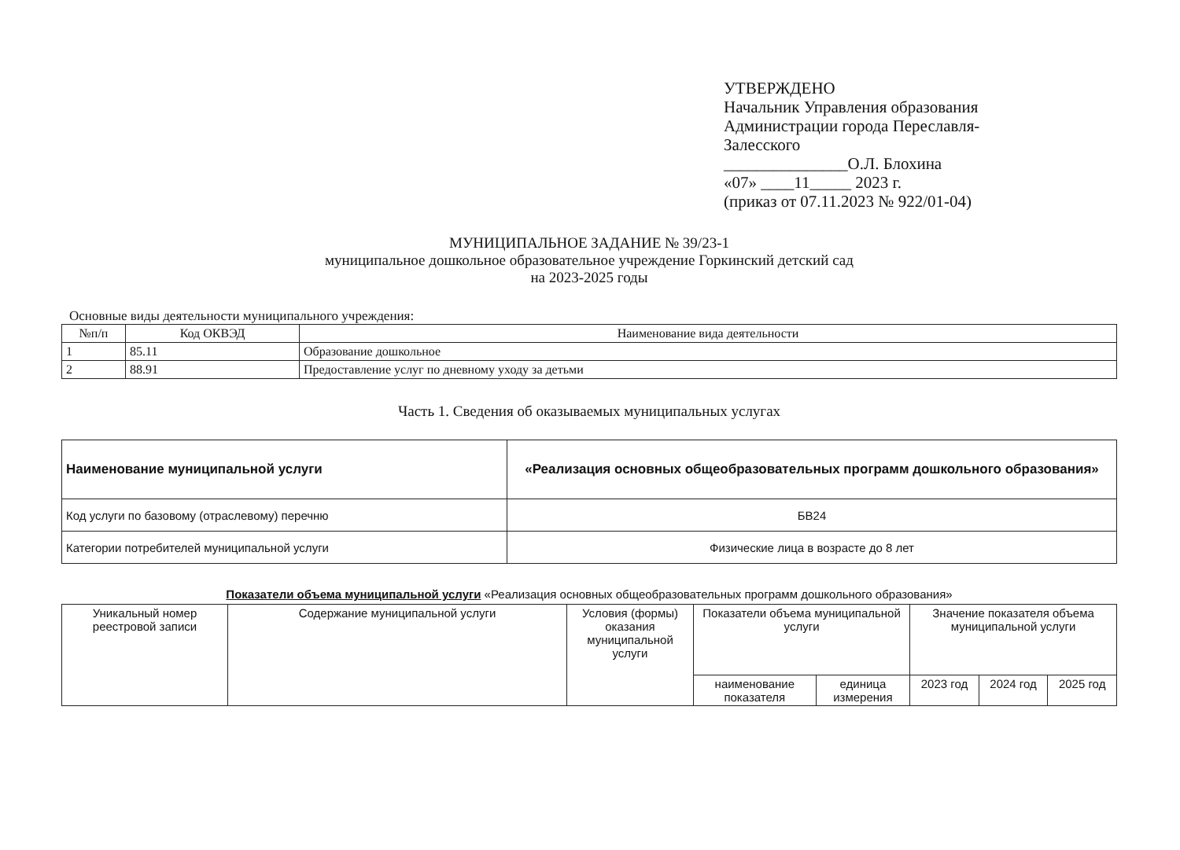УТВЕРЖДЕНО
Начальник Управления образования
Администрации города Переславля-
Залесского
_______________О.Л. Блохина
«07» ____11_____ 2023 г.
(приказ от 07.11.2023 № 922/01-04)
МУНИЦИПАЛЬНОЕ ЗАДАНИЕ № 39/23-1
муниципальное дошкольное образовательное учреждение Горкинский детский сад
на 2023-2025 годы
Основные виды деятельности муниципального учреждения:
| №п/п | Код ОКВЭД | Наименование вида деятельности |
| --- | --- | --- |
| 1 | 85.11 | Образование дошкольное |
| 2 | 88.91 | Предоставление услуг по дневному уходу за детьми |
Часть 1. Сведения об оказываемых муниципальных услугах
| Наименование муниципальной услуги | «Реализация основных общеобразовательных программ дошкольного образования» |
| Код услуги по базовому (отраслевому) перечню | БВ24 |
| Категории потребителей муниципальной услуги | Физические лица в возрасте до 8 лет |
Показатели объема муниципальной услуги «Реализация основных общеобразовательных программ дошкольного образования»
| Уникальный номер реестровой записи | Содержание муниципальной услуги | Условия (формы) оказания муниципальной услуги | Показатели объема муниципальной услуги | | Значение показателя объема муниципальной услуги | | |
| | | | наименование показателя | единица измерения | 2023 год | 2024 год | 2025 год |